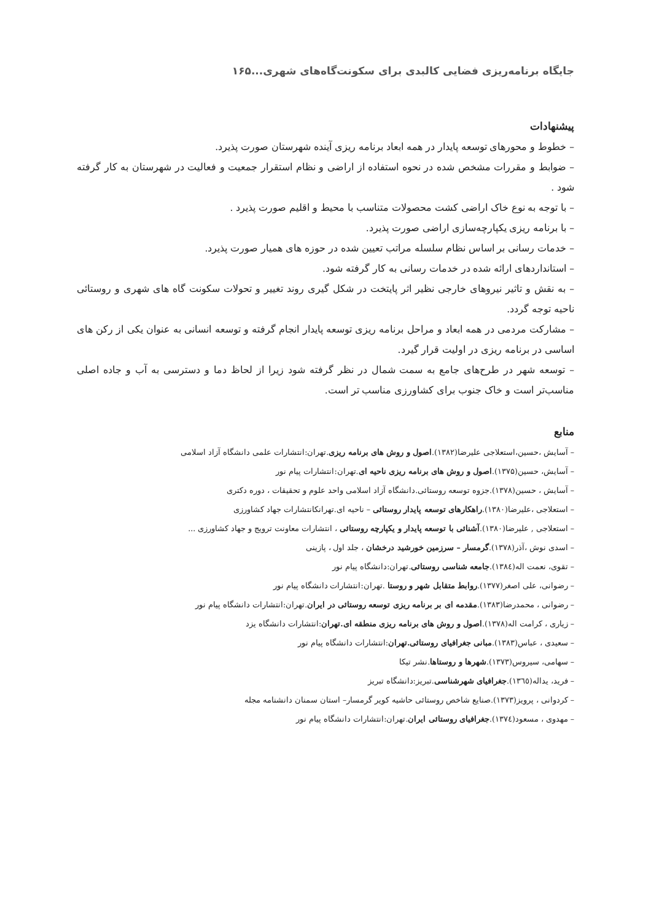جایگاه برنامه‌ریزی فضایی کالبدی برای سکونت‌گاه‌های شهری...۱۶۵
پیشنهادات
– خطوط و محورهای توسعه پایدار در همه ابعاد برنامه ریزی آینده شهرستان صورت پذیرد.
– ضوابط و مقررات مشخص شده در نحوه استفاده از اراضی و نظام استقرار جمعیت و فعالیت در شهرستان به کار گرفته شود .
– با توجه به نوع خاک اراضی کشت محصولات متناسب با محیط و اقلیم صورت پذیرد .
– با برنامه ریزی یکپارچه‌سازی اراضی صورت پذیرد.
– خدمات رسانی بر اساس نظام سلسله مراتب تعیین شده در حوزه های همیار صورت پذیرد.
– استانداردهای ارائه شده در خدمات رسانی به کار گرفته شود.
– به نقش و تاثیر نیروهای خارجی نظیر اثر پایتخت در شکل گیری روند تغییر و تحولات سکونت گاه های شهری و روستائی ناحیه توجه گردد.
– مشارکت مردمی در همه ابعاد و مراحل برنامه ریزی توسعه پایدار انجام گرفته و توسعه انسانی به عنوان یکی از رکن های اساسی در برنامه ریزی در اولیت قرار گیرد.
– توسعه شهر در طرح‌های جامع به سمت شمال در نظر گرفته شود زیرا از لحاظ دما و دسترسی به آب و جاده اصلی مناسب‌تر است و خاک جنوب برای کشاورزی مناسب تر است.
منابع
– آسایش ،حسین،استعلاجی علیرضا(۱۳۸۲).اصول و روش های برنامه ریزی.تهران:انتشارات علمی دانشگاه آزاد اسلامی
– آسایش، حسین(۱۳۷۵).اصول و روش های برنامه ریزی ناحیه ای.تهران:انتشارات پیام نور
– آسایش ، حسین(۱۳۷۸).جزوه توسعه روستائی.دانشگاه آزاد اسلامی واحد علوم و تحقیقات ، دوره دکتری
– استعلاجی ،علیرضا(۱۳۸۰).راهکارهای توسعه پایدار روستائی – ناحیه ای.تهرانکانتشارات جهاد کشاورزی
– استعلاجی , علیرضا(۱۳۸۰).آشنائی با توسعه پایدار و یکپارچه روستائی ، انتشارات معاونت ترویج و جهاد کشاورزی ...
– اسدی نوش ،آذر(۱۳۷۸).گرمسار – سرزمین خورشید درخشان ، جلد اول ، پازینی
– تقوی، نعمت اله(۱۳۸٤).جامعه شناسی روستائی.تهران:دانشگاه پیام نور
– رضوانی، علی اصغر(۱۳۷۷).روابط متقابل شهر و روستا .تهران:انتشارات دانشگاه پیام نور
– رضوانی ، محمدرضا(۱۳۸۳).مقدمه ای بر برنامه ریزی توسعه روستائی در ایران.تهران:انتشارات دانشگاه پیام نور
– زیاری ، کرامت اله(۱۳۷۸).اصول و روش های برنامه ریزی منطقه ای.تهران:انتشارات دانشگاه یزد
– سعیدی ، عباس(۱۳۸۳).مبانی جغرافیای روستائی.تهران:انتشارات دانشگاه پیام نور
– سهامی، سیروس(۱۳۷۳).شهرها و روستاها.نشر تیکا
– فرید، یداله(۱۳٦٥).جغرافیای شهرشناسی.تبریز:دانشگاه تبریز
– کردوانی ، پرویز(۱۳۷۳).صنایع شاخص روستائی حاشیه کویر گرمسار– استان سمنان دانشنامه مجله
– مهدوی ، مسعود(۱۳۷٤).جغرافیای روستائی ایران.تهران:انتشارات دانشگاه پیام نور